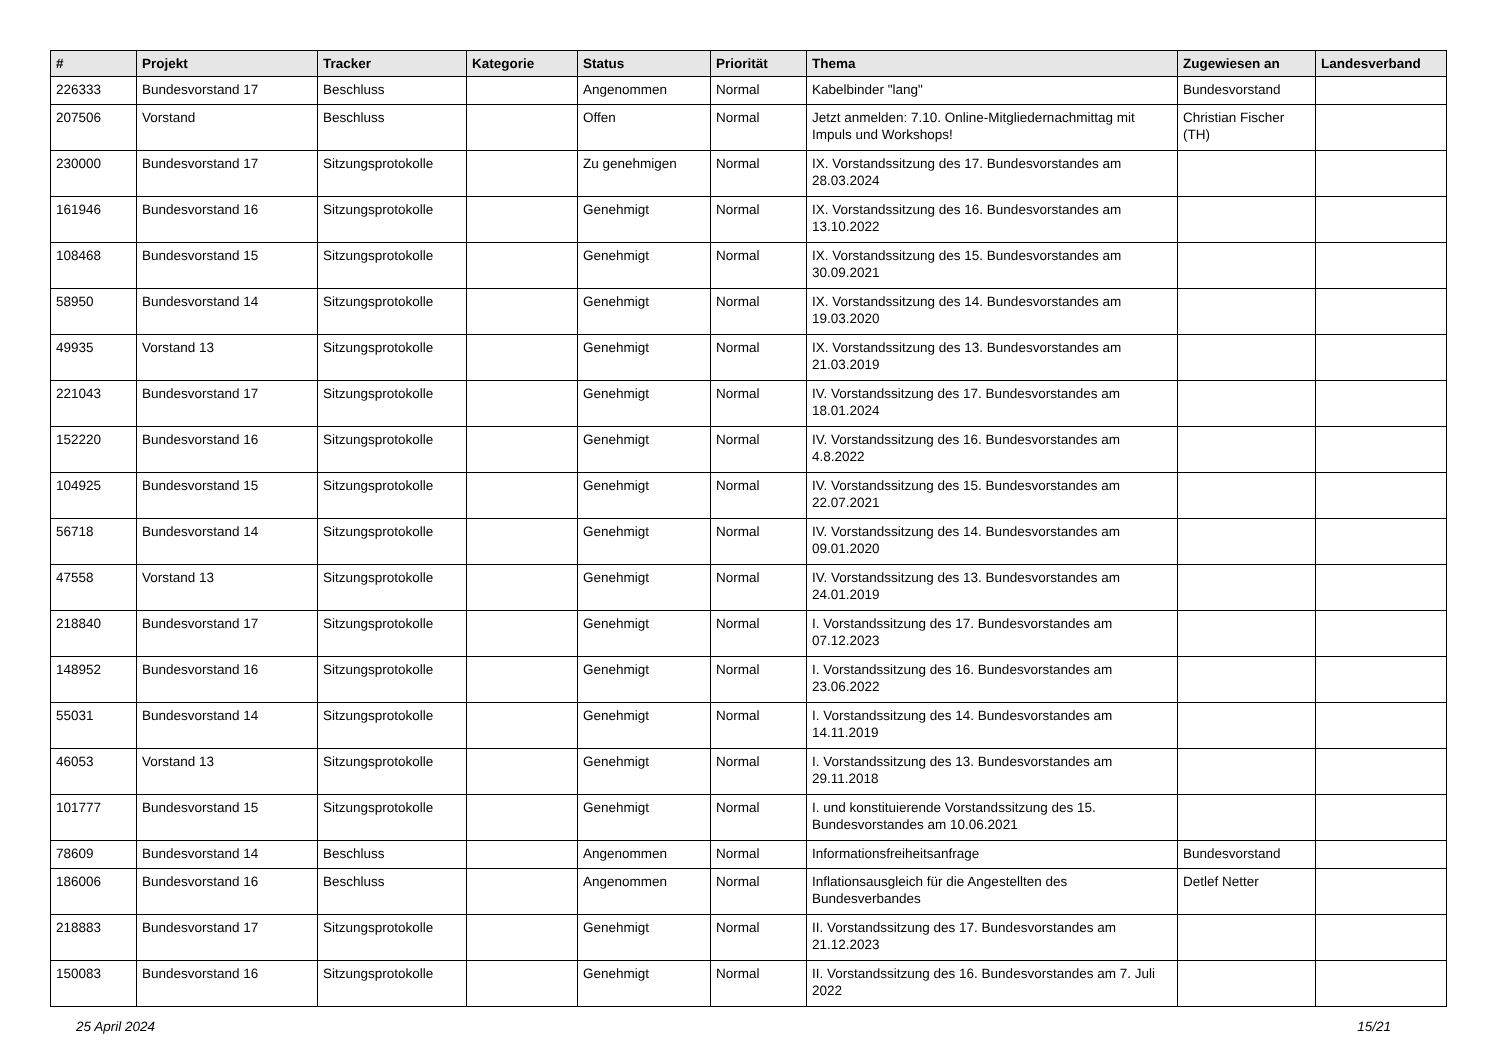| # | Projekt | Tracker | Kategorie | Status | Priorität | Thema | Zugewiesen an | Landesverband |
| --- | --- | --- | --- | --- | --- | --- | --- | --- |
| 226333 | Bundesvorstand 17 | Beschluss | | Angenommen | Normal | Kabelbinder "lang" | Bundesvorstand | |
| 207506 | Vorstand | Beschluss | | Offen | Normal | Jetzt anmelden: 7.10. Online-Mitgliedernachmittag mit Impuls und Workshops! | Christian Fischer (TH) | |
| 230000 | Bundesvorstand 17 | Sitzungsprotokolle | | Zu genehmigen | Normal | IX. Vorstandssitzung des 17. Bundesvorstandes am 28.03.2024 | | |
| 161946 | Bundesvorstand 16 | Sitzungsprotokolle | | Genehmigt | Normal | IX. Vorstandssitzung des 16. Bundesvorstandes am 13.10.2022 | | |
| 108468 | Bundesvorstand 15 | Sitzungsprotokolle | | Genehmigt | Normal | IX. Vorstandssitzung des 15. Bundesvorstandes am 30.09.2021 | | |
| 58950 | Bundesvorstand 14 | Sitzungsprotokolle | | Genehmigt | Normal | IX. Vorstandssitzung des 14. Bundesvorstandes am 19.03.2020 | | |
| 49935 | Vorstand 13 | Sitzungsprotokolle | | Genehmigt | Normal | IX. Vorstandssitzung des 13. Bundesvorstandes am 21.03.2019 | | |
| 221043 | Bundesvorstand 17 | Sitzungsprotokolle | | Genehmigt | Normal | IV. Vorstandssitzung des 17. Bundesvorstandes am 18.01.2024 | | |
| 152220 | Bundesvorstand 16 | Sitzungsprotokolle | | Genehmigt | Normal | IV. Vorstandssitzung des 16. Bundesvorstandes am 4.8.2022 | | |
| 104925 | Bundesvorstand 15 | Sitzungsprotokolle | | Genehmigt | Normal | IV. Vorstandssitzung des 15. Bundesvorstandes am 22.07.2021 | | |
| 56718 | Bundesvorstand 14 | Sitzungsprotokolle | | Genehmigt | Normal | IV. Vorstandssitzung des 14. Bundesvorstandes am 09.01.2020 | | |
| 47558 | Vorstand 13 | Sitzungsprotokolle | | Genehmigt | Normal | IV. Vorstandssitzung des 13. Bundesvorstandes am 24.01.2019 | | |
| 218840 | Bundesvorstand 17 | Sitzungsprotokolle | | Genehmigt | Normal | I. Vorstandssitzung des 17. Bundesvorstandes am 07.12.2023 | | |
| 148952 | Bundesvorstand 16 | Sitzungsprotokolle | | Genehmigt | Normal | I. Vorstandssitzung des 16. Bundesvorstandes am 23.06.2022 | | |
| 55031 | Bundesvorstand 14 | Sitzungsprotokolle | | Genehmigt | Normal | I. Vorstandssitzung des 14. Bundesvorstandes am 14.11.2019 | | |
| 46053 | Vorstand 13 | Sitzungsprotokolle | | Genehmigt | Normal | I. Vorstandssitzung des 13. Bundesvorstandes am 29.11.2018 | | |
| 101777 | Bundesvorstand 15 | Sitzungsprotokolle | | Genehmigt | Normal | I. und konstituierende Vorstandssitzung des 15. Bundesvorstandes am 10.06.2021 | | |
| 78609 | Bundesvorstand 14 | Beschluss | | Angenommen | Normal | Informationsfreiheitsanfrage | Bundesvorstand | |
| 186006 | Bundesvorstand 16 | Beschluss | | Angenommen | Normal | Inflationsausgleich für die Angestellten des Bundesverbandes | Detlef Netter | |
| 218883 | Bundesvorstand 17 | Sitzungsprotokolle | | Genehmigt | Normal | II. Vorstandssitzung des 17. Bundesvorstandes am 21.12.2023 | | |
| 150083 | Bundesvorstand 16 | Sitzungsprotokolle | | Genehmigt | Normal | II. Vorstandssitzung des 16. Bundesvorstandes am 7. Juli 2022 | | |
25 April 2024 15/21